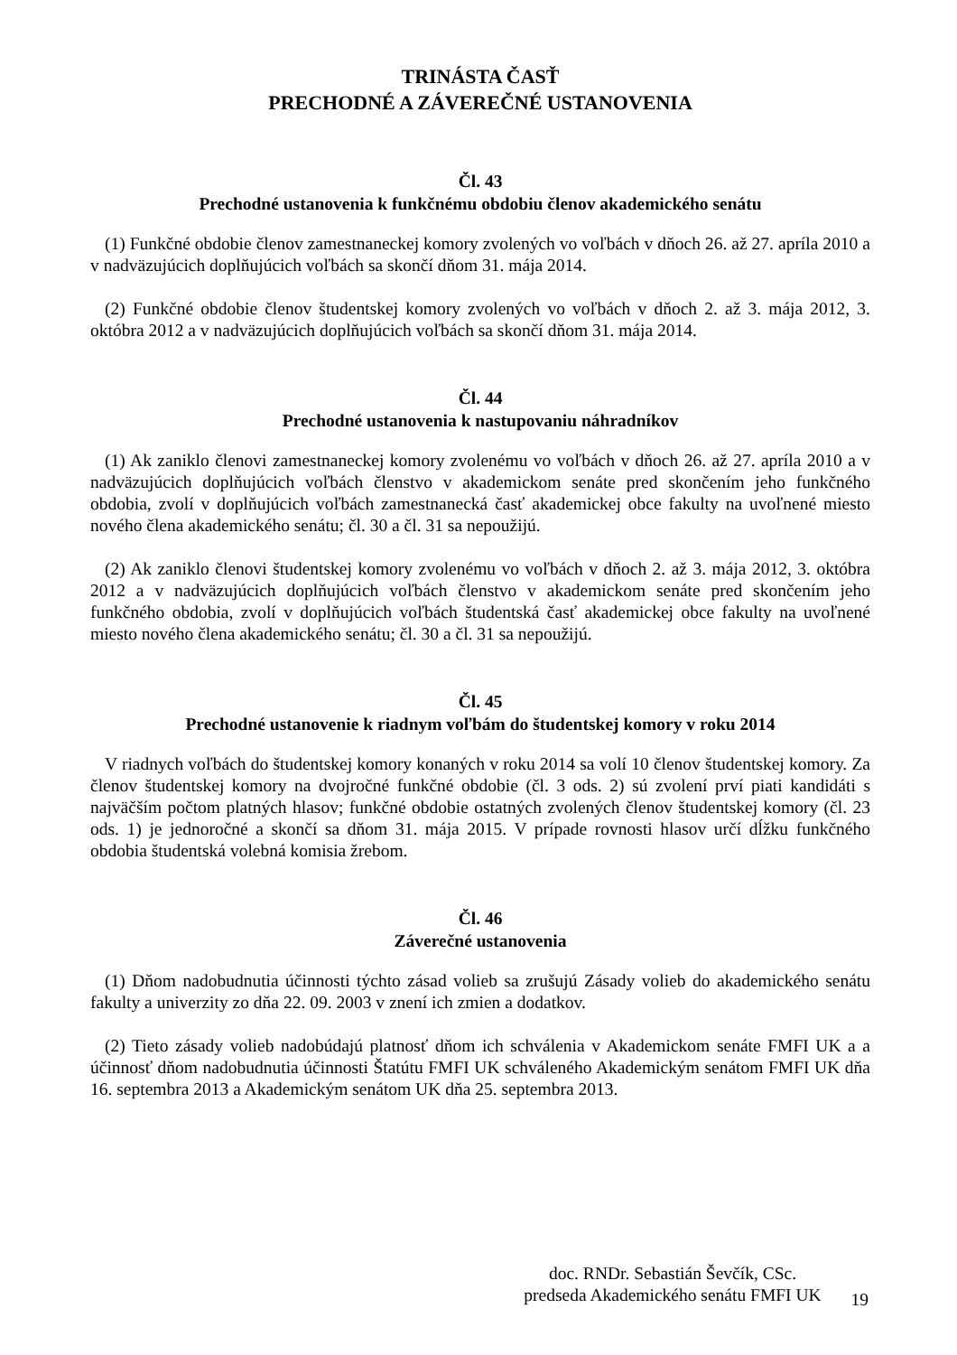TRINÁSTA ČASŤ
PRECHODNÉ A ZÁVEREČNÉ USTANOVENIA
Čl. 43
Prechodné ustanovenia k funkčnému obdobiu členov akademického senátu
(1) Funkčné obdobie členov zamestnaneckej komory zvolených vo voľbách v dňoch 26. až 27. apríla 2010 a v nadväzujúcich doplňujúcich voľbách sa skončí dňom 31. mája 2014.
(2) Funkčné obdobie členov študentskej komory zvolených vo voľbách v dňoch 2. až 3. mája 2012, 3. októbra 2012 a v nadväzujúcich doplňujúcich voľbách sa skončí dňom 31. mája 2014.
Čl. 44
Prechodné ustanovenia k nastupovaniu náhradníkov
(1) Ak zaniklo členovi zamestnaneckej komory zvolenému vo voľbách v dňoch 26. až 27. apríla 2010 a v nadväzujúcich doplňujúcich voľbách členstvo v akademickom senáte pred skončením jeho funkčného obdobia, zvolí v doplňujúcich voľbách zamestnanecká časť akademickej obce fakulty na uvoľnené miesto nového člena akademického senátu; čl. 30 a čl. 31 sa nepoužijú.
(2) Ak zaniklo členovi študentskej komory zvolenému vo voľbách v dňoch 2. až 3. mája 2012, 3. októbra 2012 a v nadväzujúcich doplňujúcich voľbách členstvo v akademickom senáte pred skončením jeho funkčného obdobia, zvolí v doplňujúcich voľbách študentská časť akademickej obce fakulty na uvoľnené miesto nového člena akademického senátu; čl. 30 a čl. 31 sa nepoužijú.
Čl. 45
Prechodné ustanovenie k riadnym voľbám do študentskej komory v roku 2014
V riadnych voľbách do študentskej komory konaných v roku 2014 sa volí 10 členov študentskej komory. Za členov študentskej komory na dvojročné funkčné obdobie (čl. 3 ods. 2) sú zvolení prví piati kandidáti s najväčším počtom platných hlasov; funkčné obdobie ostatných zvolených členov študentskej komory (čl. 23 ods. 1) je jednoročné a skončí sa dňom 31. mája 2015. V prípade rovnosti hlasov určí dĺžku funkčného obdobia študentská volebná komisia žrebom.
Čl. 46
Záverečné ustanovenia
(1) Dňom nadobudnutia účinnosti týchto zásad volieb sa zrušujú Zásady volieb do akademického senátu fakulty a univerzity zo dňa 22. 09. 2003 v znení ich zmien a dodatkov.
(2) Tieto zásady volieb nadobúdajú platnosť dňom ich schválenia v Akademickom senáte FMFI UK a a účinnosť dňom nadobudnutia účinnosti Štatútu FMFI UK schváleného Akademickým senátom FMFI UK dňa 16. septembra 2013 a Akademickým senátom UK dňa 25. septembra 2013.
doc. RNDr. Sebastián Ševčík, CSc.
predseda Akademického senátu FMFI UK
19